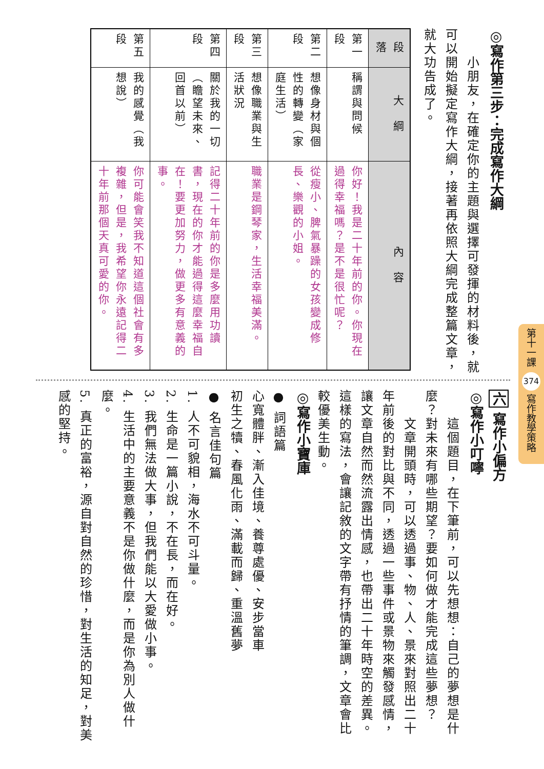◎寫作第三步：完成寫作大綱
　　小朋友，在確定你的主題與選擇可發揮的材料後，就可以開始擬定寫作大綱，接著再依照大綱完成整篇文章，就大功告成了。
| 段 落 | 大 綱 | 內 容 |
| 第一段 | 稱謂與問候 | 你好！我是二十年前的你。你現在過得幸福嗎？是不是很忙呢？ |
| 第二段 | 想像身材與個性的轉變（家庭生活） | 從瘦小、脾氣暴躁的女孩變成修長、樂觀的小姐。 |
| 第三段 | 想像職業與生活狀況 | 職業是鋼琴家，生活幸福美滿。 |
| 第四段 | 關於我的一切（瞻望未來、回首以前） | 記得二十年前的你是多麼用功讀書，現在的你才能過得這麼幸福自在！要更加努力，做更多有意義的事。 |
| 第五段 | 我的感覺（我想說） | 你可能會笑我不知道這個社會有多複雜，但是，我希望你永遠記得二十年前那個天真可愛的你。 |
六 寫作小偏方
◎寫作小叮嚀
　　這個題目，在下筆前，可以先想想：自己的夢想是什麼？對未來有哪些期望？要如何做才能完成這些夢想？
　　文章開頭時，可以透過事、物、人、景來對照出二十年前後的對比與不同，透過一些事件或景物來觸發感情，讓文章自然而然流露出情感，也帶出二十年時空的差異。這樣的寫法，會讓記敘的文字帶有抒情的筆調，文章會比較優美生動。
◎寫作小寶庫
● 詞語篇
心寬體胖、漸入佳境、養尊處優、安步當車
初生之犢、春風化雨、滿載而歸、重溫舊夢
● 名言佳句篇
1. 人不可貌相，海水不可斗量。
2. 生命是一篇小說，不在長，而在好。
3. 我們無法做大事，但我們能以大愛做小事。
4. 生活中的主要意義不是你做什麼，而是你為別人做什麼。
5. 真正的富裕，源自對自然的珍惜，對生活的知足，對美感的堅持。
第十一課 374 寫作教學策略